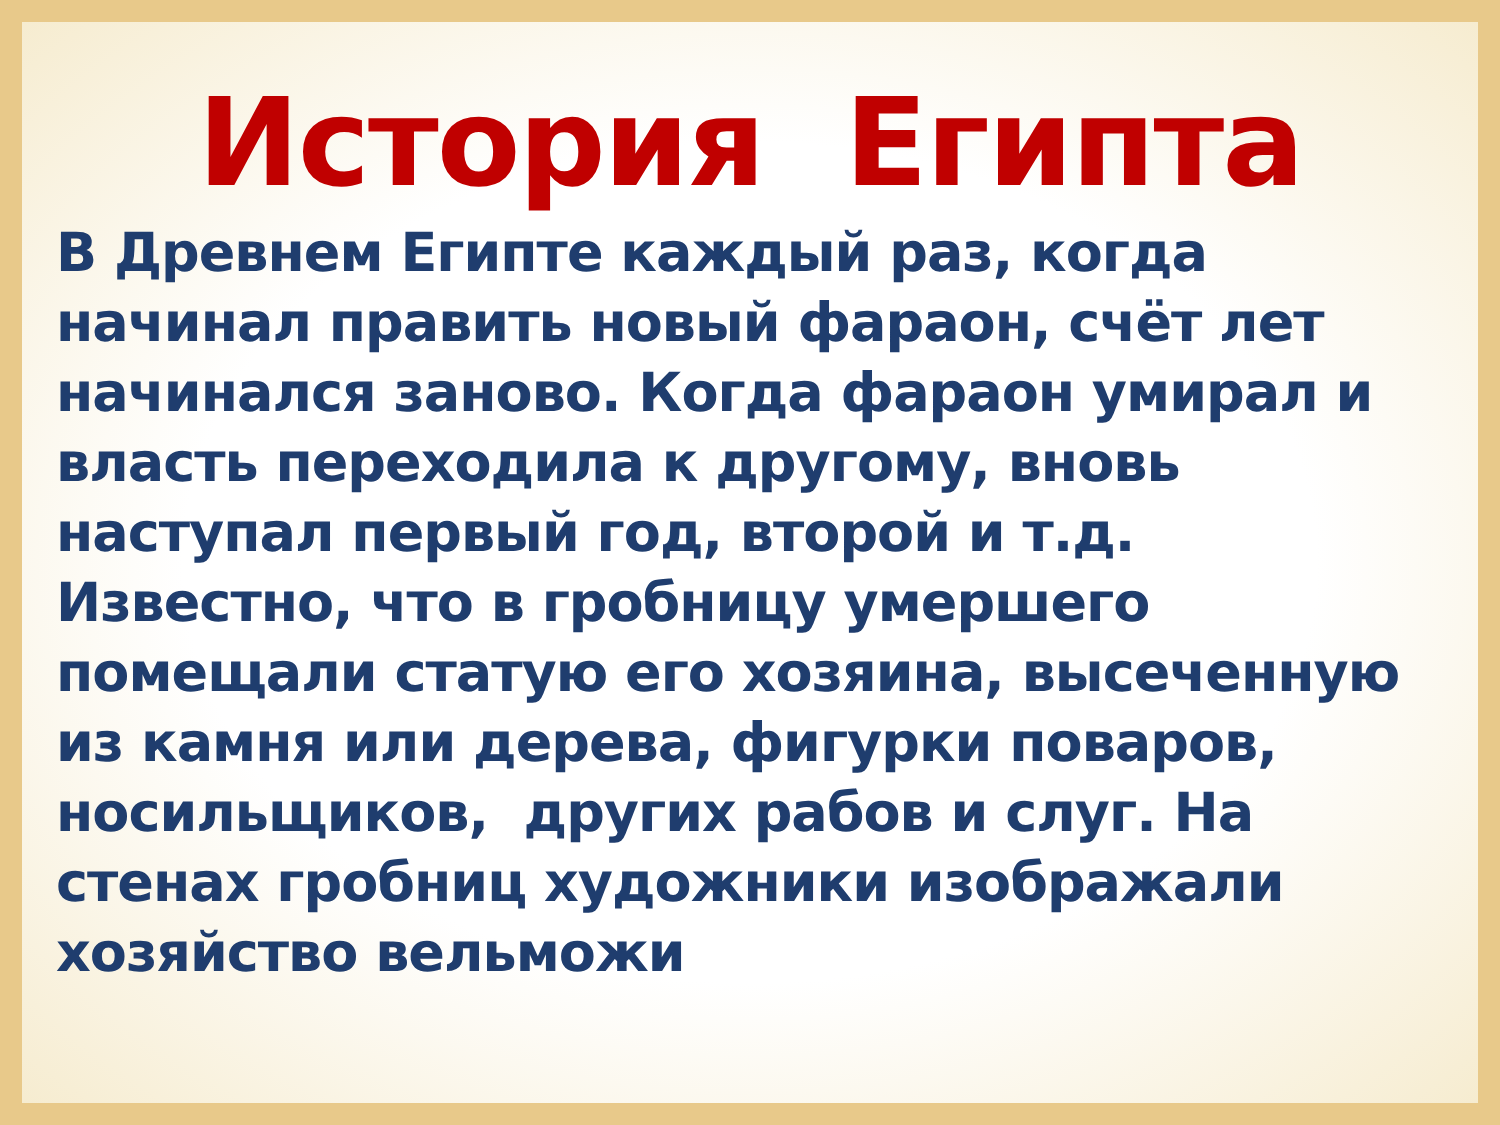История Египта
В Древнем Египте каждый раз, когда начинал править новый фараон, счёт лет начинался заново. Когда фараон умирал и власть переходила к другому, вновь наступал первый год, второй и т.д. Известно, что в гробницу умершего помещали статую его хозяина, высеченную из камня или дерева, фигурки поваров, носильщиков, других рабов и слуг. На стенах гробниц художники изображали хозяйство вельможи